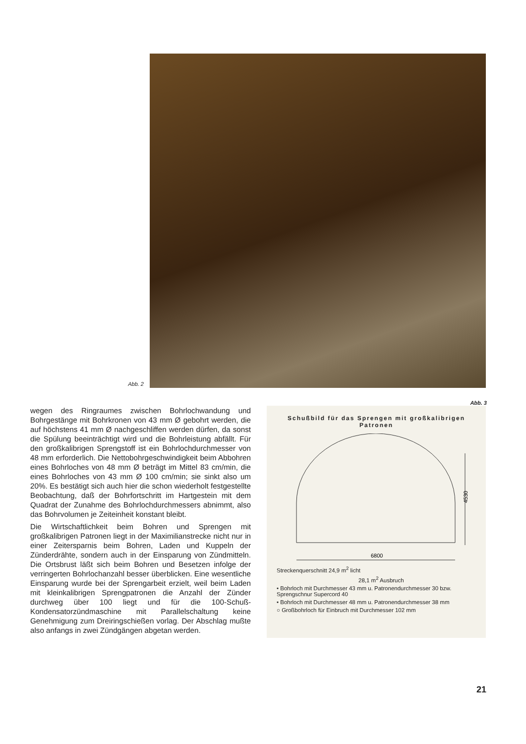Abb. 2
Abb. 3
wegen des Ringraumes zwischen Bohrlochwandung und Bohrgestänge mit Bohrkronen von 43 mm Ø gebohrt werden, die auf höchstens 41 mm Ø nachgeschliffen werden dürfen, da sonst die Spülung beeinträchtigt wird und die Bohrleistung abfällt. Für den großkalibrigen Sprengstoff ist ein Bohrlochdurchmesser von 48 mm erforderlich. Die Nettobohrgeschwindigkeit beim Abbohren eines Bohrloches von 48 mm Ø beträgt im Mittel 83 cm/min, die eines Bohrloches von 43 mm Ø 100 cm/min; sie sinkt also um 20%. Es bestätigt sich auch hier die schon wiederholt festgestellte Beobachtung, daß der Bohrfortschritt im Hartgestein mit dem Quadrat der Zunahme des Bohrlochdurchmessers abnimmt, also das Bohrvolumen je Zeiteinheit konstant bleibt.
Die Wirtschaftlichkeit beim Bohren und Sprengen mit großkalibrigen Patronen liegt in der Maximilianstrecke nicht nur in einer Zeitersparnis beim Bohren, Laden und Kuppeln der Zünderdrähte, sondern auch in der Einsparung von Zündmitteln. Die Ortsbrust läßt sich beim Bohren und Besetzen infolge der verringerten Bohrlochanzahl besser überblicken. Eine wesentliche Einsparung wurde bei der Sprengarbeit erzielt, weil beim Laden mit kleinkalibrigen Sprengpatronen die Anzahl der Zünder durchweg über 100 liegt und für die 100-Schuß-Kondensatorzündmaschine mit Parallelschaltung keine Genehmigung zum Dreiringschießen vorlag. Der Abschlag mußte also anfangs in zwei Zündgängen abgetan werden.
Schußbild für das Sprengen mit großkalibrigen Patronen
4530
6800
Streckenquerschnitt 24,9 m<sup>2</sup> licht
28,1 m<sup>2</sup> Ausbruch
• Bohrloch mit Durchmesser 43 mm u. Patronendurchmesser 30 bzw. Sprengschnur Supercord 40
• Bohrloch mit Durchmesser 48 mm u. Patronendurchmesser 38 mm
○ Großbohrloch für Einbruch mit Durchmesser 102 mm
21